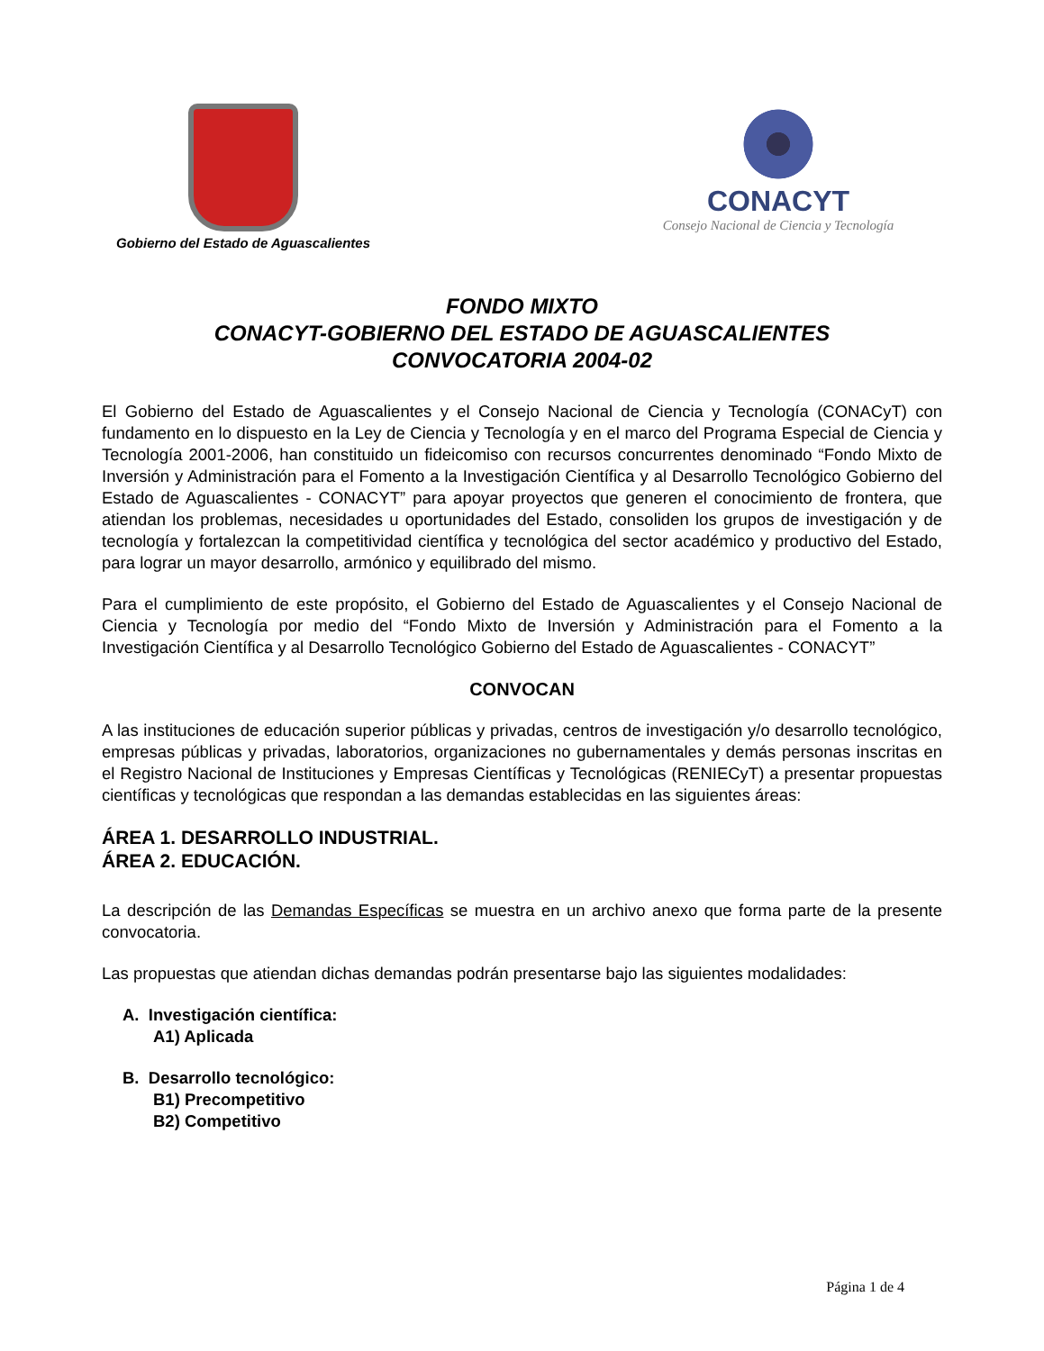Gobierno del Estado de Aguascalientes
CONACYT
Consejo Nacional de Ciencia y Tecnología
FONDO MIXTO
CONACYT-GOBIERNO DEL ESTADO DE AGUASCALIENTES
CONVOCATORIA 2004-02
El Gobierno del Estado de Aguascalientes y el Consejo Nacional de Ciencia y Tecnología (CONACyT) con fundamento en lo dispuesto en la Ley de Ciencia y Tecnología y en el marco del Programa Especial de Ciencia y Tecnología 2001-2006, han constituido un fideicomiso con recursos concurrentes denominado “Fondo Mixto de Inversión y Administración para el Fomento a la Investigación Científica y al Desarrollo Tecnológico Gobierno del Estado de Aguascalientes - CONACYT” para apoyar proyectos que generen el conocimiento de frontera, que atiendan los problemas, necesidades u oportunidades del Estado, consoliden los grupos de investigación y de tecnología y fortalezcan la competitividad científica y tecnológica del sector académico y productivo del Estado, para lograr un mayor desarrollo, armónico y equilibrado del mismo.
Para el cumplimiento de este propósito, el Gobierno del Estado de Aguascalientes y el Consejo Nacional de Ciencia y Tecnología por medio del “Fondo Mixto de Inversión y Administración para el Fomento a la Investigación Científica y al Desarrollo Tecnológico Gobierno del Estado de Aguascalientes - CONACYT”
CONVOCAN
A las instituciones de educación superior públicas y privadas, centros de investigación y/o desarrollo tecnológico, empresas públicas y privadas, laboratorios, organizaciones no gubernamentales y demás personas inscritas en el Registro Nacional de Instituciones y Empresas Científicas y Tecnológicas (RENIECyT) a presentar propuestas científicas y tecnológicas que respondan a las demandas establecidas en las siguientes áreas:
ÁREA 1. DESARROLLO INDUSTRIAL.
ÁREA 2. EDUCACIÓN.
La descripción de las Demandas Específicas se muestra en un archivo anexo que forma parte de la presente convocatoria.
Las propuestas que atiendan dichas demandas podrán presentarse bajo las siguientes modalidades:
A. Investigación científica:
A1) Aplicada
B. Desarrollo tecnológico:
B1) Precompetitivo
B2) Competitivo
Página 1 de 4